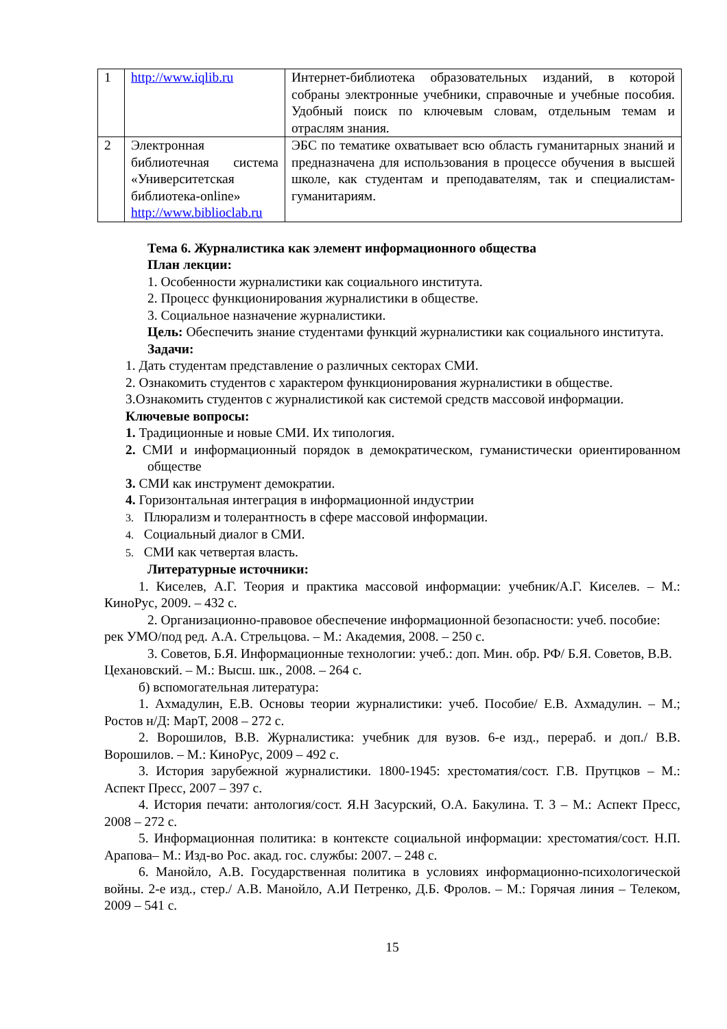| 1 | http://www.iqlib.ru | Интернет-библиотека образовательных изданий, в которой собраны электронные учебники, справочные и учебные пособия. Удобный поиск по ключевым словам, отдельным темам и отраслям знания. |
| 2 | Электронная библиотечная система «Университетская библиотека-online» http://www.biblioclab.ru | ЭБС по тематике охватывает всю область гуманитарных знаний и предназначена для использования в процессе обучения в высшей школе, как студентам и преподавателям, так и специалистам-гуманитариям. |
Тема 6. Журналистика как элемент информационного общества
План лекции:
1. Особенности журналистики как социального института.
2. Процесс функционирования журналистики в обществе.
3. Социальное назначение журналистики.
Цель: Обеспечить знание студентами функций журналистики как социального института.
Задачи:
1. Дать студентам представление о различных секторах СМИ.
2. Ознакомить студентов с характером функционирования журналистики в обществе.
3.Ознакомить студентов с журналистикой как системой средств массовой информации.
Ключевые вопросы:
1. Традиционные и новые СМИ. Их типология.
2. СМИ и информационный порядок в демократическом, гуманистически ориентированном обществе
3. СМИ как инструмент демократии.
4. Горизонтальная интеграция в информационной индустрии
3. Плюрализм и толерантность в сфере массовой информации.
4. Социальный диалог в СМИ.
5. СМИ как четвертая власть.
Литературные источники:
1. Киселев, А.Г. Теория и практика массовой информации: учебник/А.Г. Киселев. – М.: КиноРус, 2009. – 432 с.
2. Организационно-правовое обеспечение информационной безопасности: учеб. пособие: рек УМО/под ред. А.А. Стрельцова. – М.: Академия, 2008. – 250 с.
3. Советов, Б.Я. Информационные технологии: учеб.: доп. Мин. обр. РФ/ Б.Я. Советов, В.В. Цехановский. – М.: Высш. шк., 2008. – 264 с.
б) вспомогательная литература:
1. Ахмадулин, Е.В. Основы теории журналистики: учеб. Пособие/ Е.В. Ахмадулин. – М.; Ростов н/Д: МарТ, 2008 – 272 с.
2. Ворошилов, В.В. Журналистика: учебник для вузов. 6-е изд., перераб. и доп./ В.В. Ворошилов. – М.: КиноРус, 2009 – 492 с.
3. История зарубежной журналистики. 1800-1945: хрестоматия/сост. Г.В. Прутцков – М.: Аспект Пресс, 2007 – 397 с.
4. История печати: антология/сост. Я.Н Засурский, О.А. Бакулина. Т. 3 – М.: Аспект Пресс, 2008 – 272 с.
5. Информационная политика: в контексте социальной информации: хрестоматия/сост. Н.П. Арапова– М.: Изд-во Рос. акад. гос. службы: 2007. – 248 с.
6. Манойло, А.В. Государственная политика в условиях информационно-психологической войны. 2-е изд., стер./ А.В. Манойло, А.И Петренко, Д.Б. Фролов. – М.: Горячая линия – Телеком, 2009 – 541 с.
15